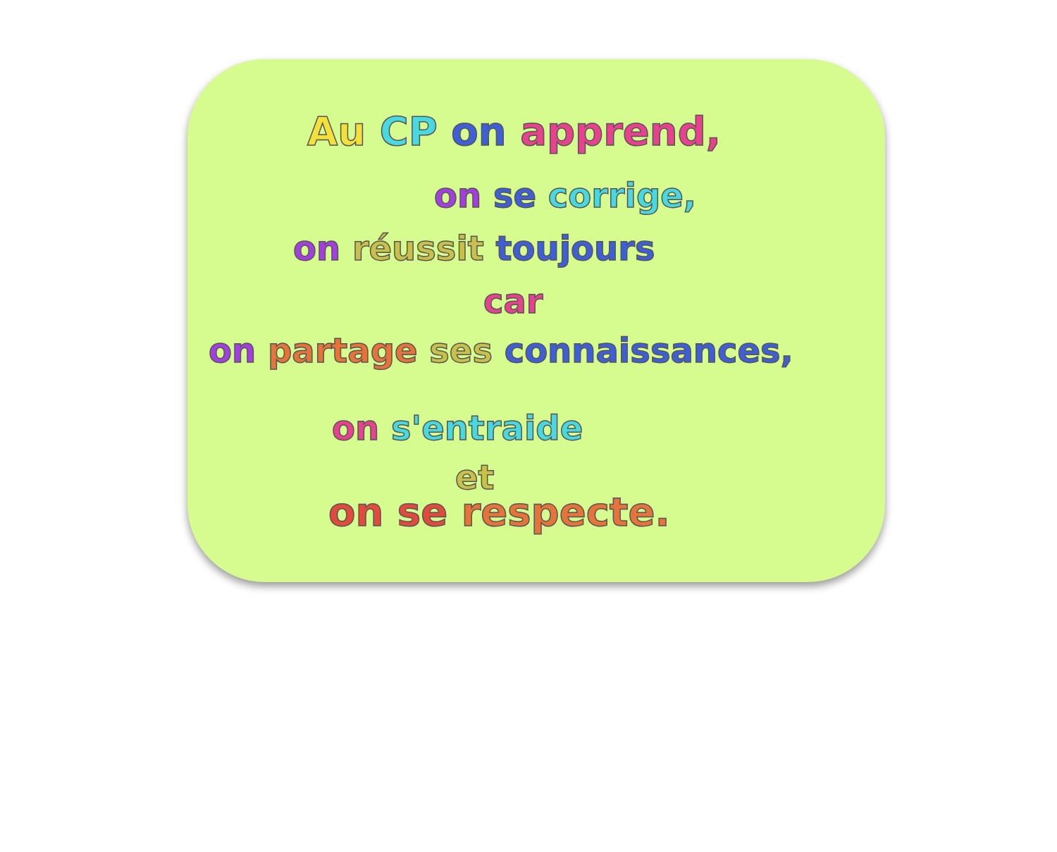Au CP on apprend,
on se corrige,
on réussit toujours
car
on partage ses connaissances,
on s'entraide
et
on se respecte.